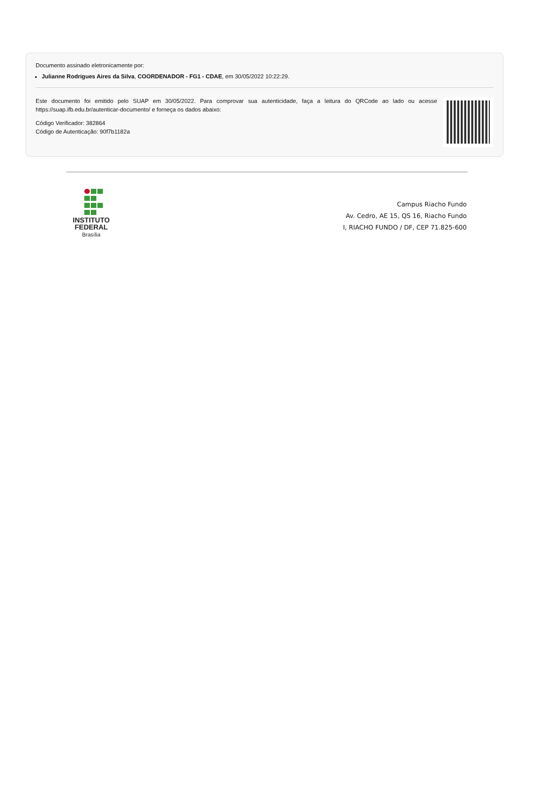Documento assinado eletronicamente por:
Julianne Rodrigues Aires da Silva, COORDENADOR - FG1 - CDAE, em 30/05/2022 10:22:29.
Este documento foi emitido pelo SUAP em 30/05/2022. Para comprovar sua autenticidade, faça a leitura do QRCode ao lado ou acesse https://suap.ifb.edu.br/autenticar-documento/ e forneça os dados abaixo:
Código Verificador: 382864
Código de Autenticação: 90f7b1182a
INSTITUTO
FEDERAL
Brasília
Campus Riacho Fundo
Av. Cedro, AE 15, QS 16, Riacho Fundo
I, RIACHO FUNDO / DF, CEP 71.825-600